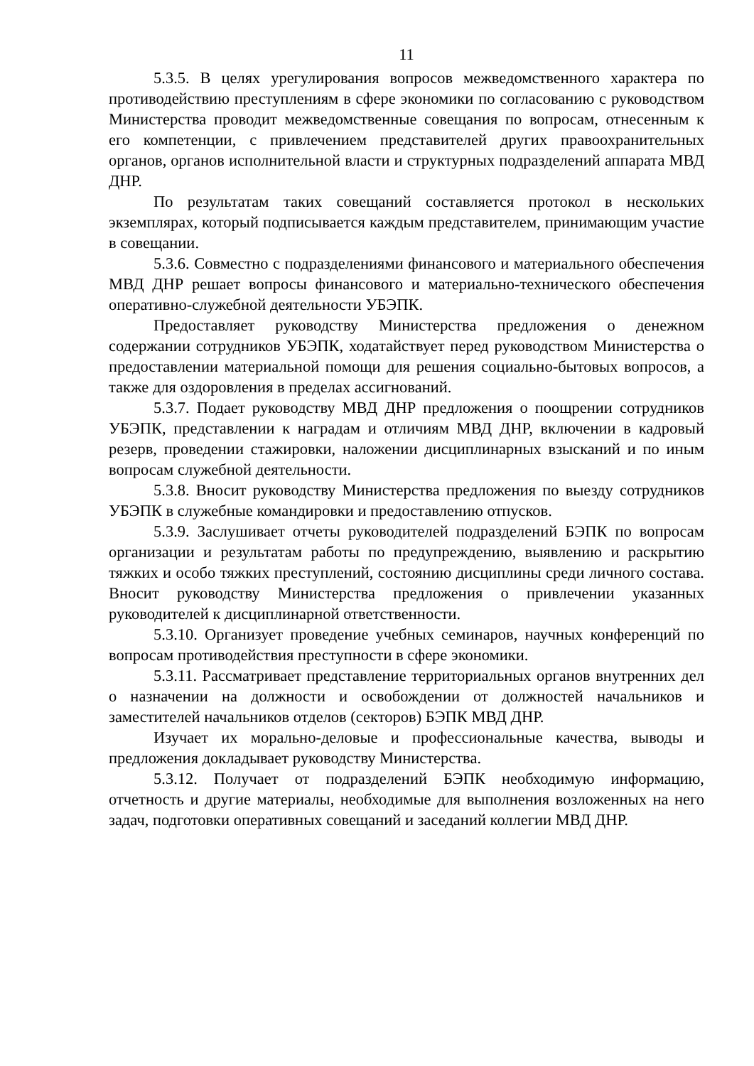11
5.3.5. В целях урегулирования вопросов межведомственного характера по противодействию преступлениям в сфере экономики по согласованию с руководством Министерства проводит межведомственные совещания по вопросам, отнесенным к его компетенции, с привлечением представителей других правоохранительных органов, органов исполнительной власти и структурных подразделений аппарата МВД ДНР.
По результатам таких совещаний составляется протокол в нескольких экземплярах, который подписывается каждым представителем, принимающим участие в совещании.
5.3.6. Совместно с подразделениями финансового и материального обеспечения МВД ДНР решает вопросы финансового и материально-технического обеспечения оперативно-служебной деятельности УБЭПК.
Предоставляет руководству Министерства предложения о денежном содержании сотрудников УБЭПК, ходатайствует перед руководством Министерства о предоставлении материальной помощи для решения социально-бытовых вопросов, а также для оздоровления в пределах ассигнований.
5.3.7. Подает руководству МВД ДНР предложения о поощрении сотрудников УБЭПК, представлении к наградам и отличиям МВД ДНР, включении в кадровый резерв, проведении стажировки, наложении дисциплинарных взысканий и по иным вопросам служебной деятельности.
5.3.8. Вносит руководству Министерства предложения по выезду сотрудников УБЭПК в служебные командировки и предоставлению отпусков.
5.3.9. Заслушивает отчеты руководителей подразделений БЭПК по вопросам организации и результатам работы по предупреждению, выявлению и раскрытию тяжких и особо тяжких преступлений, состоянию дисциплины среди личного состава. Вносит руководству Министерства предложения о привлечении указанных руководителей к дисциплинарной ответственности.
5.3.10. Организует проведение учебных семинаров, научных конференций по вопросам противодействия преступности в сфере экономики.
5.3.11. Рассматривает представление территориальных органов внутренних дел о назначении на должности и освобождении от должностей начальников и заместителей начальников отделов (секторов) БЭПК МВД ДНР.
Изучает их морально-деловые и профессиональные качества, выводы и предложения докладывает руководству Министерства.
5.3.12. Получает от подразделений БЭПК необходимую информацию, отчетность и другие материалы, необходимые для выполнения возложенных на него задач, подготовки оперативных совещаний и заседаний коллегии МВД ДНР.